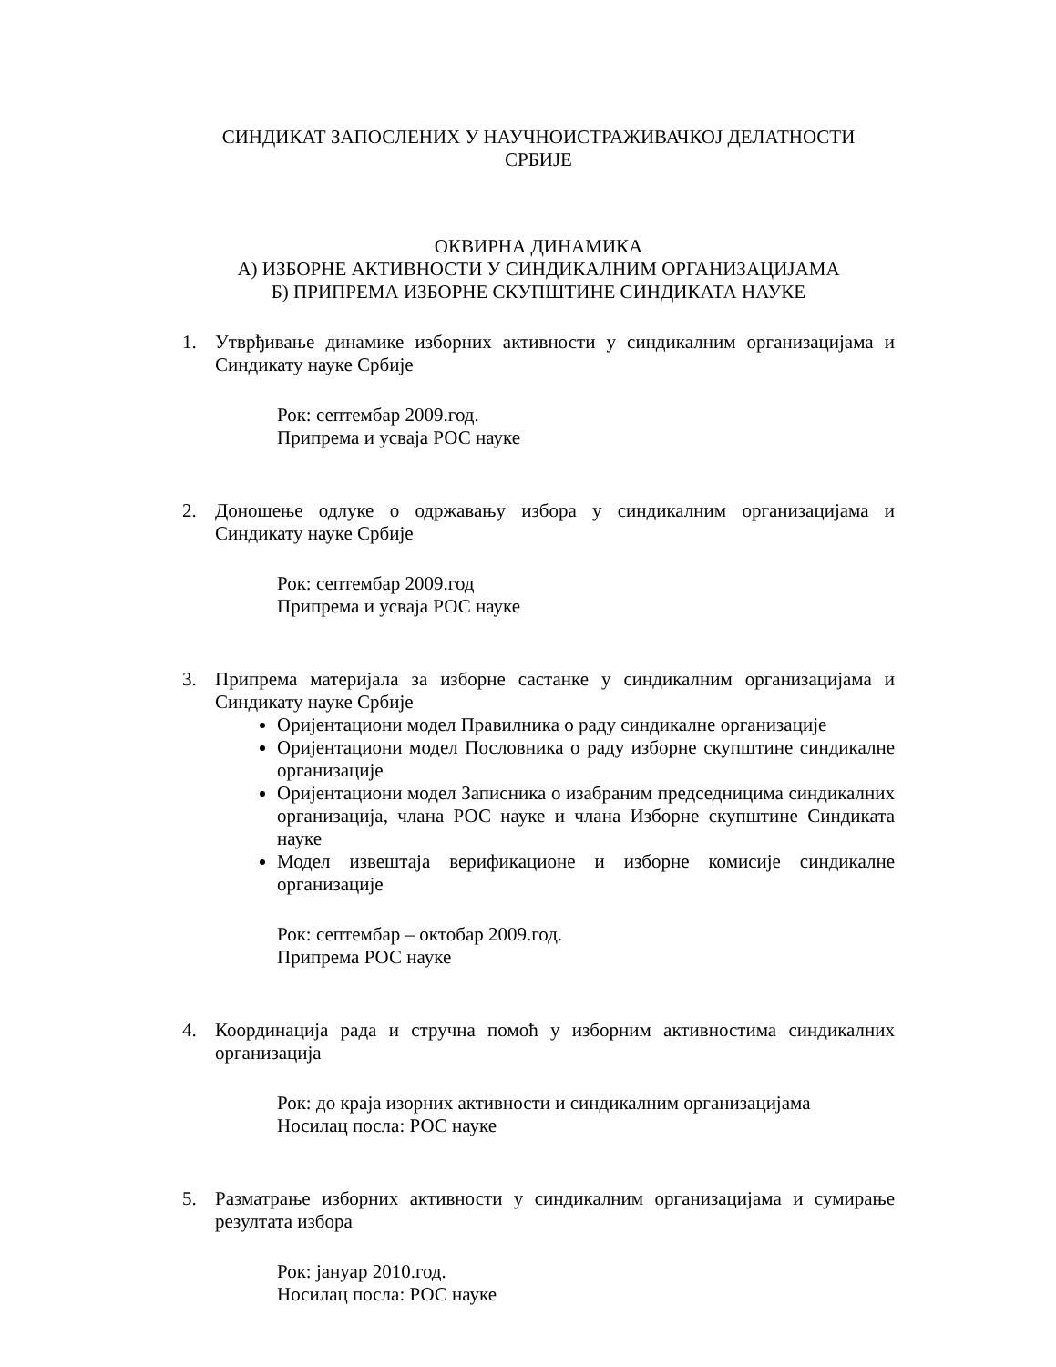СИНДИКАТ ЗАПОСЛЕНИХ У НАУЧНОИСТРАЖИВАЧКОЈ ДЕЛАТНОСТИ
СРБИЈЕ
ОКВИРНА ДИНАМИКА
А) ИЗБОРНЕ АКТИВНОСТИ У СИНДИКАЛНИМ ОРГАНИЗАЦИЈАМА
Б) ПРИПРЕМА ИЗБОРНЕ СКУПШТИНЕ СИНДИКАТА НАУКЕ
1. Утврђивање динамике изборних активности у синдикалним организацијама и Синдикату науке Србије
Рок: септембар 2009.год.
Припрема и усваја РОС науке
2. Доношење одлуке о одржавању избора у синдикалним организацијама и Синдикату науке Србије
Рок: септембар 2009.год
Припрема и усваја РОС науке
3. Припрема материјала за изборне састанке у синдикалним организацијама и Синдикату науке Србије
Оријентациони модел Правилника о раду синдикалне организације
Оријентациони модел Пословника о раду изборне скупштине синдикалне организације
Оријентациони модел Записника о изабраним председницима синдикалних организација, члана РОС науке и члана Изборне скупштине Синдиката науке
Модел извештаја верификационе и изборне комисије синдикалне организације
Рок: септембар – октобар 2009.год.
Припрема РОС науке
4. Координација рада и стручна помоћ у изборним активностима синдикалних организација
Рок: до краја изорних активности и синдикалним организацијама
Носилац посла: РОС науке
5. Разматрање изборних активности у синдикалним организацијама и сумирање резултата избора
Рок: јануар 2010.год.
Носилац посла: РОС науке